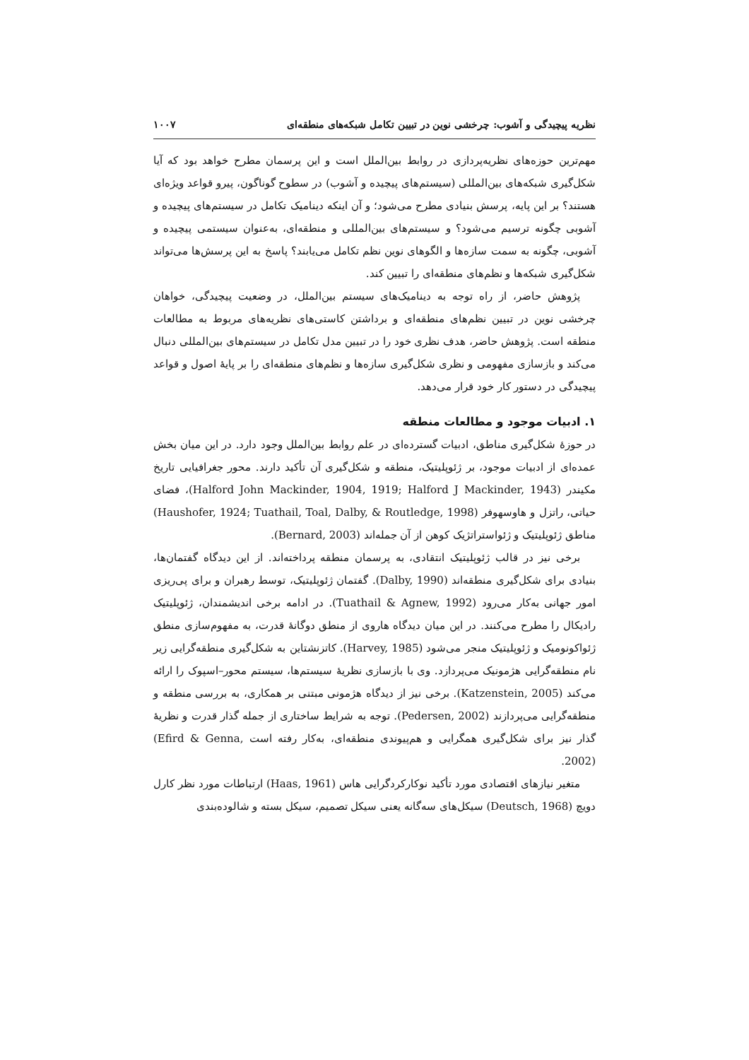نظریه پیچیدگی و آشوب: چرخشی نوین در تبیین تکامل شبکه‌های منطقه‌ای ۱۰۰۷
مهم‌ترین حوزه‌های نظریه‌پردازی در روابط بین‌الملل است و این پرسمان مطرح خواهد بود که آیا شکل‌گیری شبکه‌های بین‌المللی (سیستم‌های پیچیده و آشوب) در سطوح گوناگون، پیرو قواعد ویژه‌ای هستند؟ بر این پایه، پرسش بنیادی مطرح می‌شود؛ و آن اینکه دینامیک تکامل در سیستم‌های پیچیده و آشوبی چگونه ترسیم می‌شود؟ و سیستم‌های بین‌المللی و منطقه‌ای، به‌عنوان سیستمی پیچیده و آشوبی، چگونه به سمت سازه‌ها و الگوهای نوین نظم تکامل می‌یابند؟ پاسخ به این پرسش‌ها می‌تواند شکل‌گیری شبکه‌ها و نظم‌های منطقه‌ای را تبیین کند.
پژوهش حاضر، از راه توجه به دینامیک‌های سیستم بین‌الملل، در وضعیت پیچیدگی، خواهان چرخشی نوین در تبیین نظم‌های منطقه‌ای و برداشتن کاستی‌های نظریه‌های مربوط به مطالعات منطقه است. پژوهش حاضر، هدف نظری خود را در تبیین مدل تکامل در سیستم‌های بین‌المللی دنبال می‌کند و بازسازی مفهومی و نظری شکل‌گیری سازه‌ها و نظم‌های منطقه‌ای را بر پایهٔ اصول و قواعد پیچیدگی در دستور کار خود قرار می‌دهد.
۱. ادبیات موجود و مطالعات منطقه
در حوزهٔ شکل‌گیری مناطق، ادبیات گسترده‌ای در علم روابط بین‌الملل وجود دارد. در این میان بخش عمده‌ای از ادبیات موجود، بر ژئوپلیتیک، منطقه و شکل‌گیری آن تأکید دارند. محور جغرافیایی تاریخ مکیندر (Halford John Mackinder, 1904, 1919; Halford J Mackinder, 1943)، فضای حیاتی، راتزل و هاوسهوفر (Haushofer, 1924; Tuathail, Toal, Dalby, & Routledge, 1998) مناطق ژئوپلیتیک و ژئواستراتژیک کوهن از آن جمله‌اند (Bernard, 2003).
برخی نیز در قالب ژئوپلیتیک انتقادی، به پرسمان منطقه پرداخته‌اند. از این دیدگاه گفتمان‌ها، بنیادی برای شکل‌گیری منطقه‌اند (Dalby, 1990). گفتمان ژئوپلیتیک، توسط رهبران و برای پی‌ریزی امور جهانی به‌کار می‌رود (Tuathail & Agnew, 1992). در ادامه برخی اندیشمندان، ژئوپلیتیک رادیکال را مطرح می‌کنند. در این میان دیدگاه هاروی از منطق دوگانهٔ قدرت، به مفهوم‌سازی منطق ژئواکونومیک و ژئوپلیتیک منجر می‌شود (Harvey, 1985). کاتزنشتاین به شکل‌گیری منطقه‌گرایی زیر نام منطقه‌گرایی هژمونیک می‌پردازد. وی با بازسازی نظریهٔ سیستم‌ها، سیستم محور–اسپوک را ارائه می‌کند (Katzenstein, 2005). برخی نیز از دیدگاه هژمونی مبتنی بر همکاری، به بررسی منطقه و منطقه‌گرایی می‌پردازند (Pedersen, 2002). توجه به شرایط ساختاری از جمله گذار قدرت و نظریهٔ گذار نیز برای شکل‌گیری همگرایی و هم‌پیوندی منطقه‌ای، به‌کار رفته است (Efird & Genna, 2002).
متغیر نیازهای اقتصادی مورد تأکید نوکارکردگرایی هاس (Haas, 1961) ارتباطات مورد نظر کارل دویچ (Deutsch, 1968) سیکل‌های سه‌گانه یعنی سیکل تصمیم، سیکل بسته و شالوده‌بندی